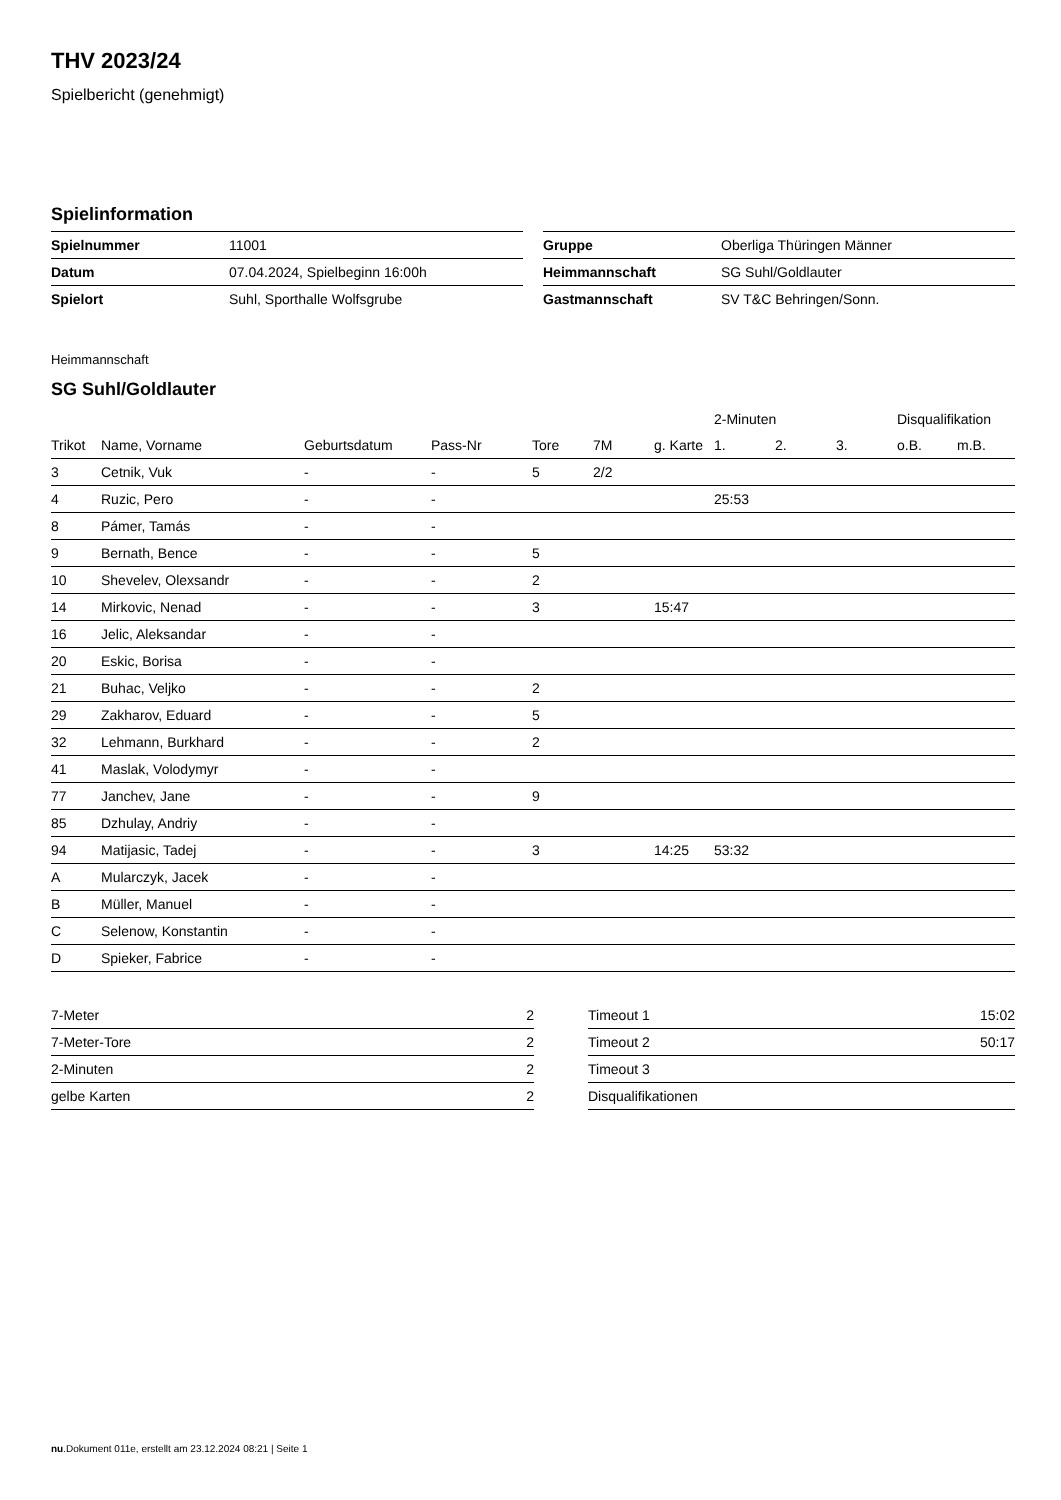THV 2023/24
Spielbericht (genehmigt)
Spielinformation
| Spielnummer | 11001 |
| Datum | 07.04.2024, Spielbeginn 16:00h |
| Spielort | Suhl, Sporthalle Wolfsgrube |
| Gruppe | Oberliga Thüringen Männer |
| Heimmannschaft | SG Suhl/Goldlauter |
| Gastmannschaft | SV T&C Behringen/Sonn. |
Heimmannschaft
SG Suhl/Goldlauter
| | | | | | | | 2-Minuten | | | Disqualifikation | |
| --- | --- | --- | --- | --- | --- | --- | --- | --- | --- | --- | --- |
| Trikot | Name, Vorname | Geburtsdatum | Pass-Nr | Tore | 7M | g. Karte | 1. | 2. | 3. | o.B. | m.B. |
| 3 | Cetnik, Vuk | - | - | 5 | 2/2 | | | | | | |
| 4 | Ruzic, Pero | - | - | | | | 25:53 | | | | |
| 8 | Pámer, Tamás | - | - | | | | | | | | |
| 9 | Bernath, Bence | - | - | 5 | | | | | | | |
| 10 | Shevelev, Olexsandr | - | - | 2 | | | | | | | |
| 14 | Mirkovic, Nenad | - | - | 3 | | 15:47 | | | | | |
| 16 | Jelic, Aleksandar | - | - | | | | | | | | |
| 20 | Eskic, Borisa | - | - | | | | | | | | |
| 21 | Buhac, Veljko | - | - | 2 | | | | | | | |
| 29 | Zakharov, Eduard | - | - | 5 | | | | | | | |
| 32 | Lehmann, Burkhard | - | - | 2 | | | | | | | |
| 41 | Maslak, Volodymyr | - | - | | | | | | | | |
| 77 | Janchev, Jane | - | - | 9 | | | | | | | |
| 85 | Dzhulay, Andriy | - | - | | | | | | | | |
| 94 | Matijasic, Tadej | - | - | 3 | | 14:25 | 53:32 | | | | |
| A | Mularczyk, Jacek | - | - | | | | | | | | |
| B | Müller, Manuel | - | - | | | | | | | | |
| C | Selenow, Konstantin | - | - | | | | | | | | |
| D | Spieker, Fabrice | - | - | | | | | | | | |
| 7-Meter | 2 |
| 7-Meter-Tore | 2 |
| 2-Minuten | 2 |
| gelbe Karten | 2 |
| Timeout 1 | 15:02 |
| Timeout 2 | 50:17 |
| Timeout 3 | |
| Disqualifikationen | |
nu.Dokument 011e, erstellt am 23.12.2024 08:21 | Seite 1